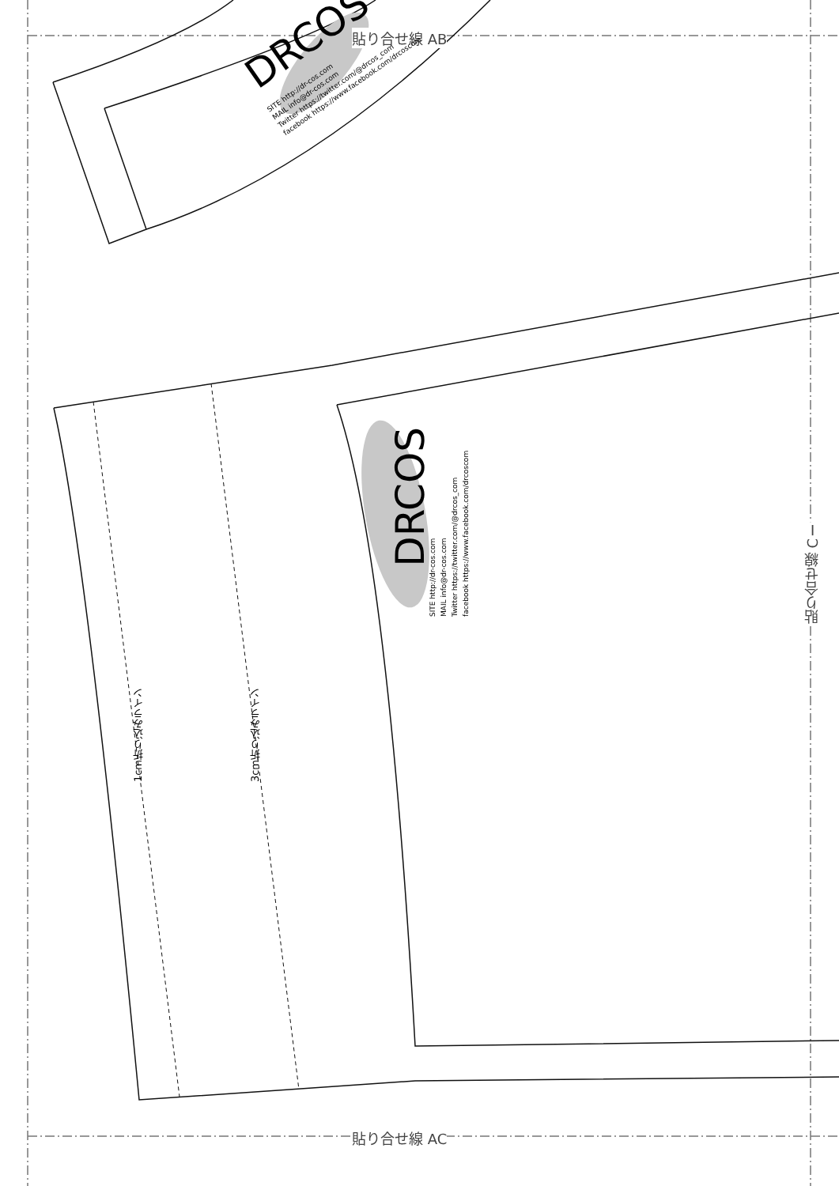貼り合せ線 AB
貼り合せ線 AC
貼り合せ線 CⅠ
DRCOS
SITE http://dr-cos.com
MAIL info@dr-cos.com
Twitter https://twitter.com/@drcos_com
facebook https://www.facebook.com/drcoscom
DRCOS
SITE http://dr-cos.com
MAIL info@dr-cos.com
Twitter https://twitter.com/@drcos_com
facebook https://www.facebook.com/drcoscom
1cm折り込みライン
3cm折り込みライン